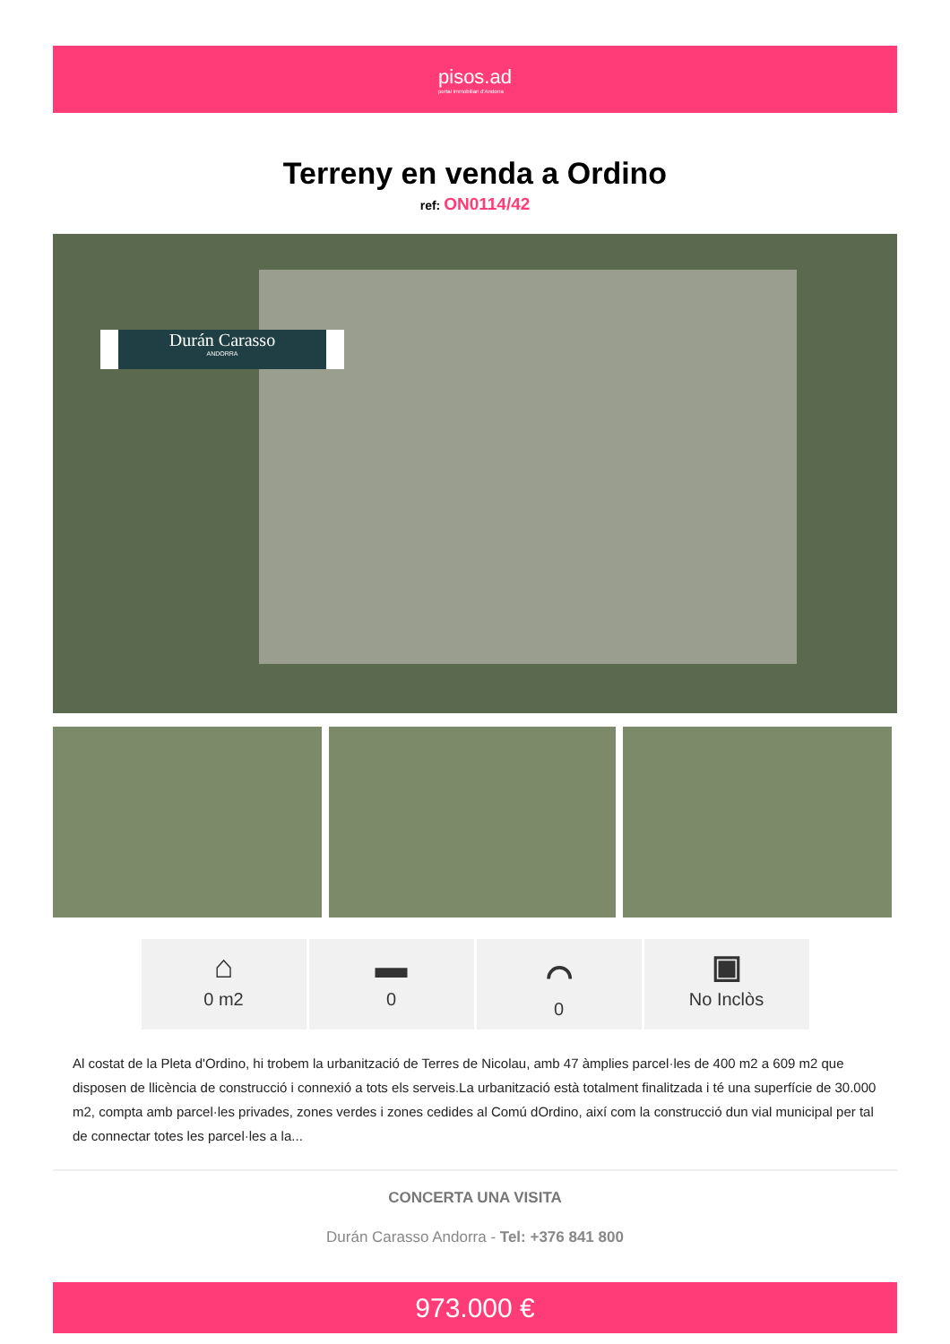pisos.ad
portal immobiliari d'Andorra
Terreny en venda a Ordino
ref: ON0114/42
Durán Carasso
ANDORRA
⌂
0 m2
▬
0
⌒
0
▣
No Inclòs
Al costat de la Pleta d'Ordino, hi trobem la urbanització de Terres de Nicolau, amb 47 àmplies parcel·les de 400 m2 a 609 m2 que disposen de llicència de construcció i connexió a tots els serveis.La urbanització està totalment finalitzada i té una superfície de 30.000 m2, compta amb parcel·les privades, zones verdes i zones cedides al Comú dOrdino, així com la construcció dun vial municipal per tal de connectar totes les parcel·les a la...
CONCERTA UNA VISITA
Durán Carasso Andorra - Tel: +376 841 800
973.000 €